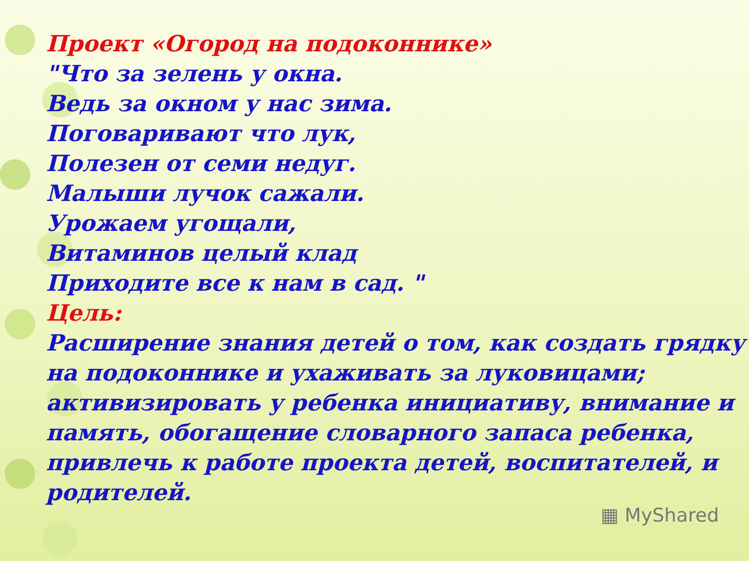Проект «Огород на подоконнике»
"Что за зелень у окна.
Ведь за окном у нас зима.
Поговаривают что лук,
Полезен от семи недуг.
Малыши лучок сажали.
Урожаем угощали,
Витаминов целый клад
Приходите все к нам в сад. "
Цель:
Расширение знания детей о том, как создать грядку на подоконнике и ухаживать за луковицами; активизировать у ребенка инициативу, внимание и память, обогащение словарного запаса ребенка, привлечь к работе проекта детей, воспитателей, и родителей.
▦ MyShared